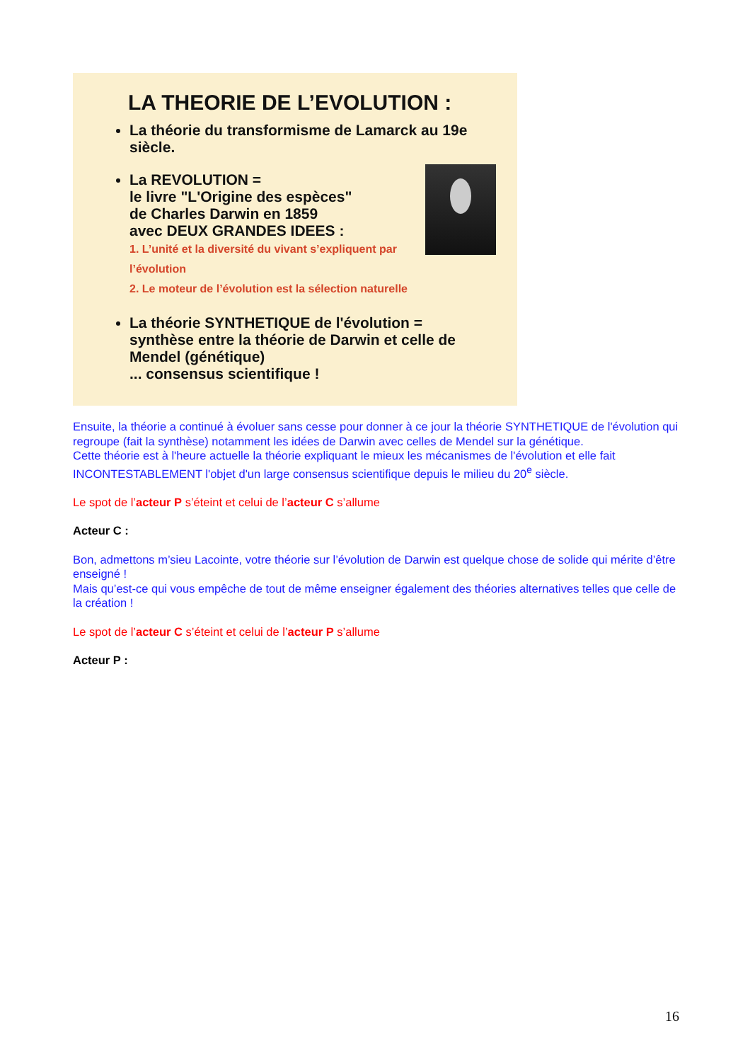LA THEORIE DE L’EVOLUTION :
La théorie du transformisme de Lamarck au 19e siècle.
La REVOLUTION =
le livre "L'Origine des espèces"
de Charles Darwin en 1859
avec DEUX GRANDES IDEES :
1. L’unité et la diversité du vivant s’expliquent par l’évolution
2. Le moteur de l’évolution est la sélection naturelle
La théorie SYNTHETIQUE de l'évolution = synthèse entre la théorie de Darwin et celle de Mendel (génétique)
... consensus scientifique !
Ensuite, la théorie a continué à évoluer sans cesse pour donner à ce jour la théorie SYNTHETIQUE de l'évolution qui regroupe (fait la synthèse) notamment les idées de Darwin avec celles de Mendel sur la génétique.
Cette théorie est à l'heure actuelle la théorie expliquant le mieux les mécanismes de l'évolution et elle fait INCONTESTABLEMENT l'objet d'un large consensus scientifique depuis le milieu du 20<sup>e</sup> siècle.
Le spot de l’acteur P s’éteint et celui de l’acteur C s’allume
Acteur C :
Bon, admettons m’sieu Lacointe, votre théorie sur l’évolution de Darwin est quelque chose de solide qui mérite d’être enseigné !
Mais qu’est-ce qui vous empêche de tout de même enseigner également des théories alternatives telles que celle de la création !
Le spot de l’acteur C s’éteint et celui de l’acteur P s’allume
Acteur P :
16